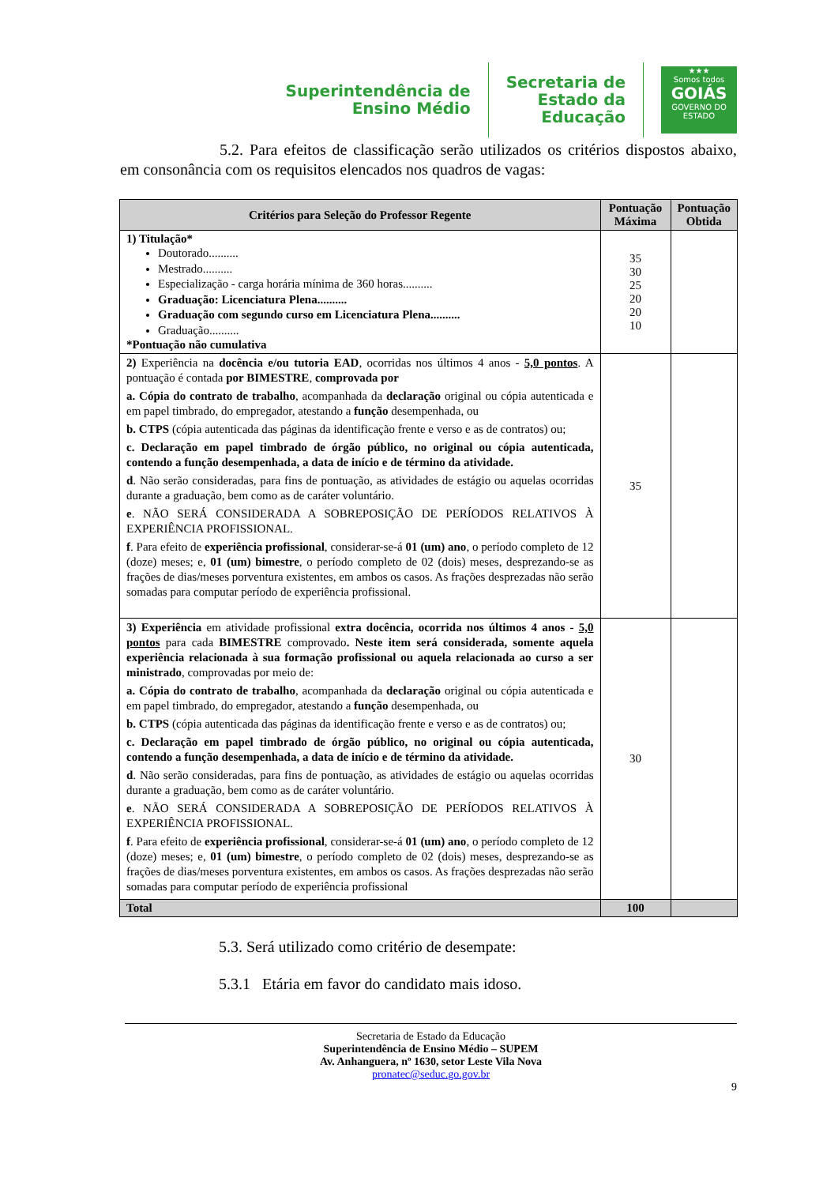Superintendência de
Ensino Médio
Secretaria de
Estado da
Educação
★★★
Somos todos
GOIÁS
GOVERNO DO ESTADO
5.2. Para efeitos de classificação serão utilizados os critérios dispostos abaixo, em consonância com os requisitos elencados nos quadros de vagas:
| Critérios para Seleção do Professor Regente | Pontuação Máxima | Pontuação Obtida |
| --- | --- | --- |
| 1) Titulação* Doutorado.......... Mestrado.......... Especialização - carga horária mínima de 360 horas.......... Graduação: Licenciatura Plena.......... Graduação com segundo curso em Licenciatura Plena.......... Graduação.......... *Pontuação não cumulativa | 35 30 25 20 20 10 | |
| 2) Experiência na docência e/ou tutoria EAD , ocorridas nos últimos 4 anos - 5,0 pontos . A pontuação é contada por BIMESTRE , comprovada por a. Cópia do contrato de trabalho , acompanhada da declaração original ou cópia autenticada e em papel timbrado, do empregador, atestando a função desempenhada, ou b. CTPS (cópia autenticada das páginas da identificação frente e verso e as de contratos) ou; c. Declaração em papel timbrado de órgão público, no original ou cópia autenticada, contendo a função desempenhada, a data de início e de término da atividade. d . Não serão consideradas, para fins de pontuação, as atividades de estágio ou aquelas ocorridas durante a graduação, bem como as de caráter voluntário. e . NÃO SERÁ CONSIDERADA A SOBREPOSIÇÃO DE PERÍODOS RELATIVOS À EXPERIÊNCIA PROFISSIONAL. f . Para efeito de experiência profissional , considerar-se-á 01 (um) ano , o período completo de 12 (doze) meses; e, 01 (um) bimestre , o período completo de 02 (dois) meses, desprezando-se as frações de dias/meses porventura existentes, em ambos os casos. As frações desprezadas não serão somadas para computar período de experiência profissional. | 35 | |
| 3) Experiência em atividade profissional extra docência, ocorrida nos últimos 4 anos - 5,0 pontos para cada BIMESTRE comprovado . Neste item será considerada, somente aquela experiência relacionada à sua formação profissional ou aquela relacionada ao curso a ser ministrado , comprovadas por meio de: a. Cópia do contrato de trabalho , acompanhada da declaração original ou cópia autenticada e em papel timbrado, do empregador, atestando a função desempenhada, ou b. CTPS (cópia autenticada das páginas da identificação frente e verso e as de contratos) ou; c. Declaração em papel timbrado de órgão público, no original ou cópia autenticada, contendo a função desempenhada, a data de início e de término da atividade. d . Não serão consideradas, para fins de pontuação, as atividades de estágio ou aquelas ocorridas durante a graduação, bem como as de caráter voluntário. e . NÃO SERÁ CONSIDERADA A SOBREPOSIÇÃO DE PERÍODOS RELATIVOS À EXPERIÊNCIA PROFISSIONAL. f . Para efeito de experiência profissional , considerar-se-á 01 (um) ano , o período completo de 12 (doze) meses; e, 01 (um) bimestre , o período completo de 02 (dois) meses, desprezando-se as frações de dias/meses porventura existentes, em ambos os casos. As frações desprezadas não serão somadas para computar período de experiência profissional | 30 | |
| Total | 100 | |
5.3. Será utilizado como critério de desempate:
5.3.1 Etária em favor do candidato mais idoso.
Secretaria de Estado da Educação
Superintendência de Ensino Médio – SUPEM
Av. Anhanguera, nº 1630, setor Leste Vila Nova
pronatec@seduc.go.gov.br
9